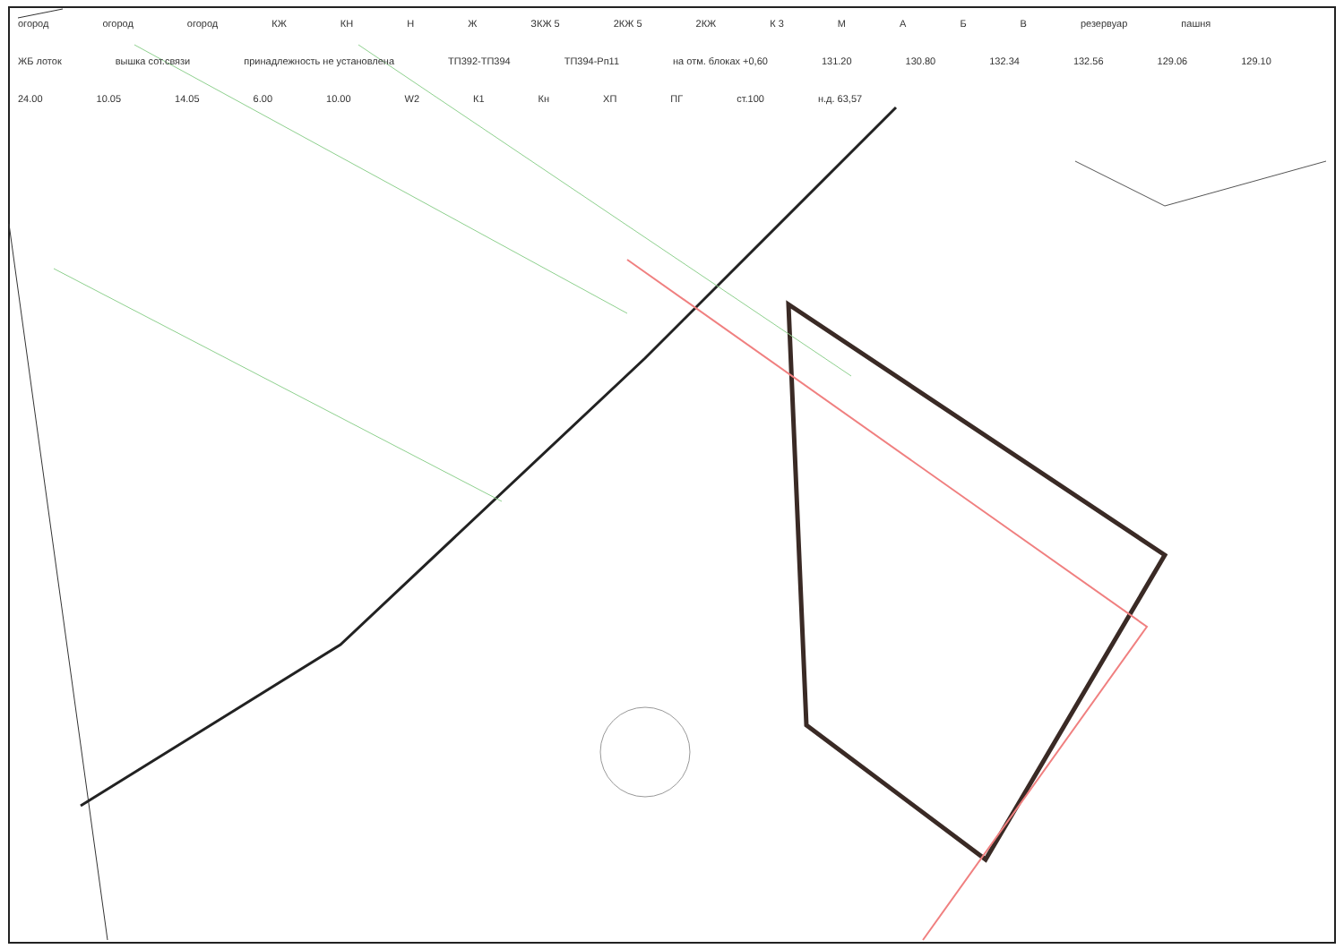огород огород огород КЖ КН Н Ж ЗКЖ 5 2КЖ 5 2КЖ К 3 М АБВ резервуар пашня ЖБ лоток вышка сот.связи принадлежность не установлена ТП392-ТП394 ТП394-Рп11 на отм. блоках +0,60 131.20 130.80 132.34 132.56 129.06 129.10 24.00 10.05 14.05 6.00 10.00 W2 К1 Кн ХП ПГ ст.100 н.д. 63,57